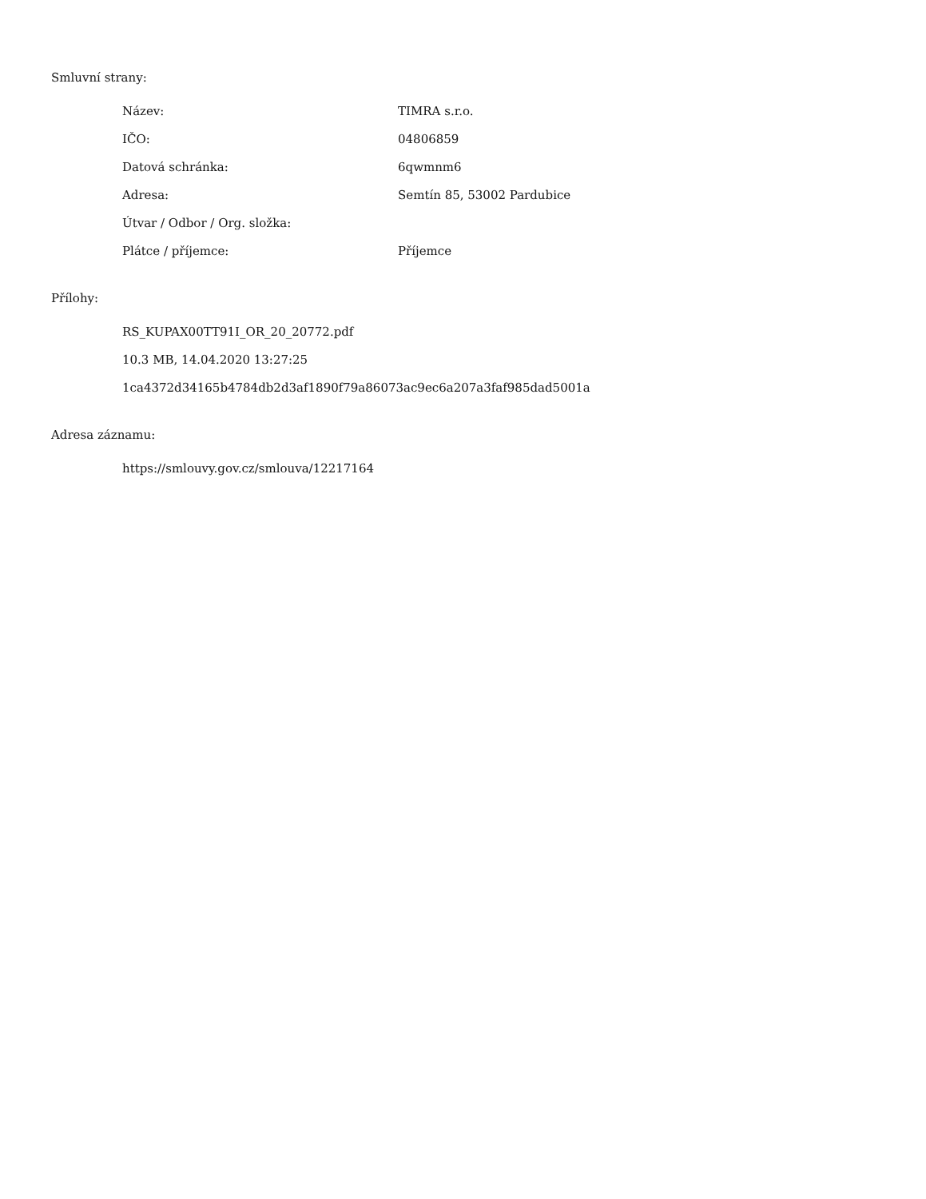Smluvní strany:
| Název: | TIMRA s.r.o. |
| IČO: | 04806859 |
| Datová schránka: | 6qwmnm6 |
| Adresa: | Semtín 85, 53002 Pardubice |
| Útvar / Odbor / Org. složka: | |
| Plátce / příjemce: | Příjemce |
Přílohy:
RS_KUPAX00TT91I_OR_20_20772.pdf
10.3 MB, 14.04.2020 13:27:25
1ca4372d34165b4784db2d3af1890f79a86073ac9ec6a207a3faf985dad5001a
Adresa záznamu:
https://smlouvy.gov.cz/smlouva/12217164